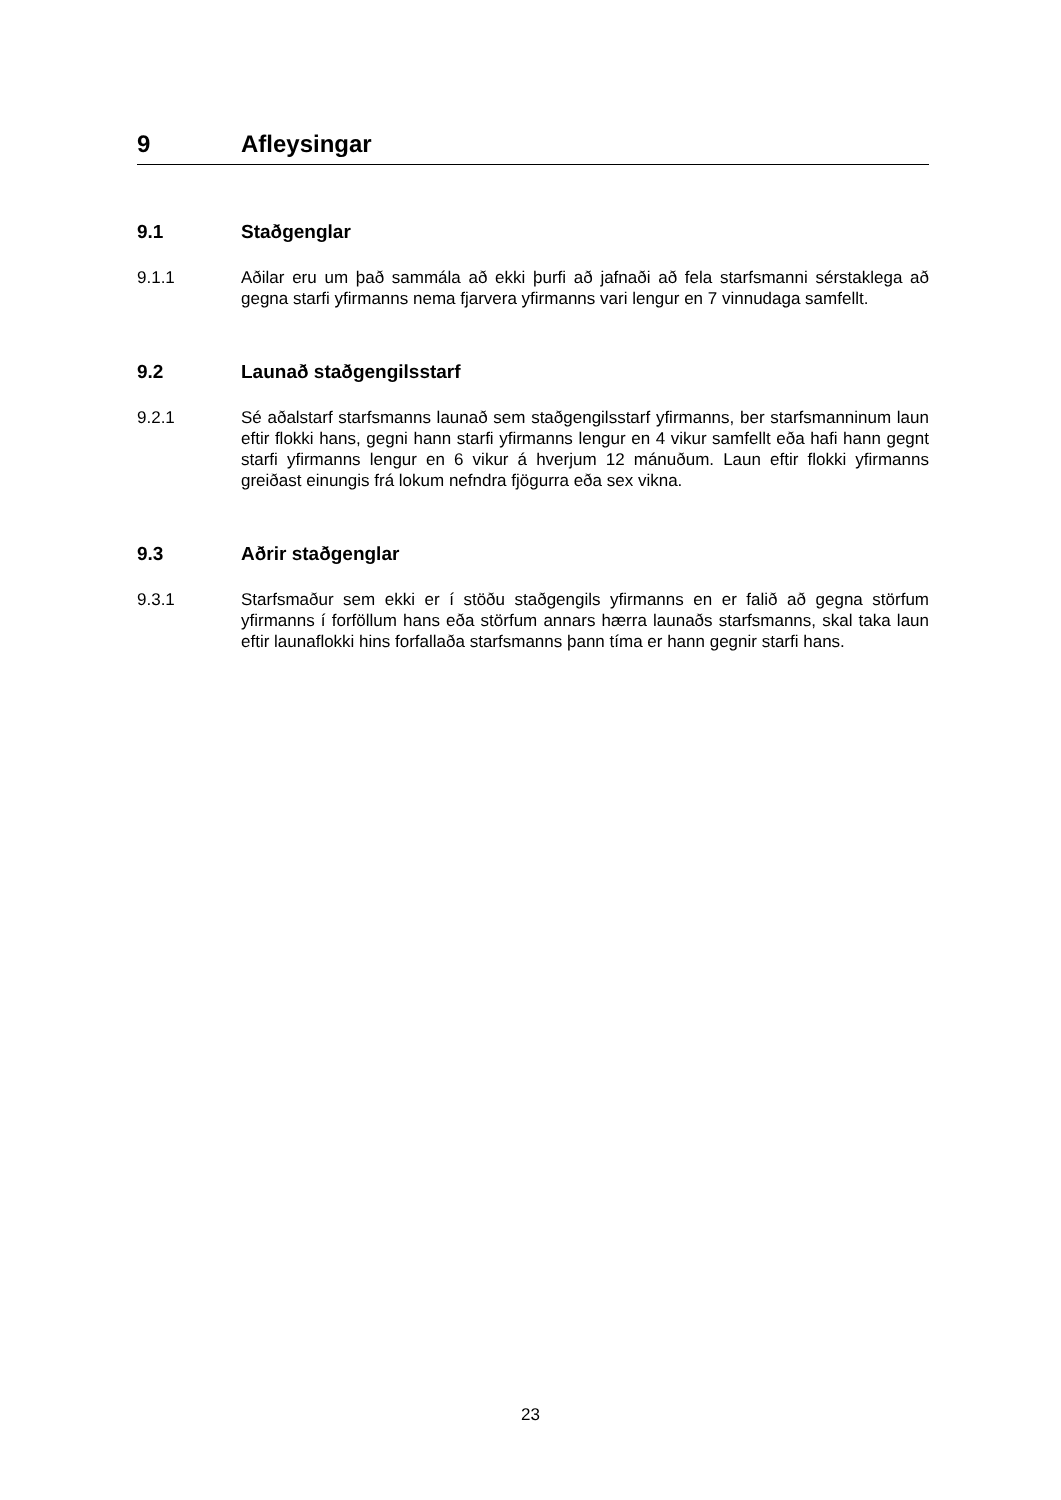9 Afleysingar
9.1 Staðgenglar
9.1.1 Aðilar eru um það sammála að ekki þurfi að jafnaði að fela starfsmanni sérstaklega að gegna starfi yfirmanns nema fjarvera yfirmanns vari lengur en 7 vinnudaga samfellt.
9.2 Launað staðgengilsstarf
9.2.1 Sé aðalstarf starfsmanns launað sem staðgengilsstarf yfirmanns, ber starfsmanninum laun eftir flokki hans, gegni hann starfi yfirmanns lengur en 4 vikur samfellt eða hafi hann gegnt starfi yfirmanns lengur en 6 vikur á hverjum 12 mánuðum. Laun eftir flokki yfirmanns greiðast einungis frá lokum nefndra fjögurra eða sex vikna.
9.3 Aðrir staðgenglar
9.3.1 Starfsmaður sem ekki er í stöðu staðgengils yfirmanns en er falið að gegna störfum yfirmanns í forföllum hans eða störfum annars hærra launaðs starfsmanns, skal taka laun eftir launaflokki hins forfallaða starfsmanns þann tíma er hann gegnir starfi hans.
23